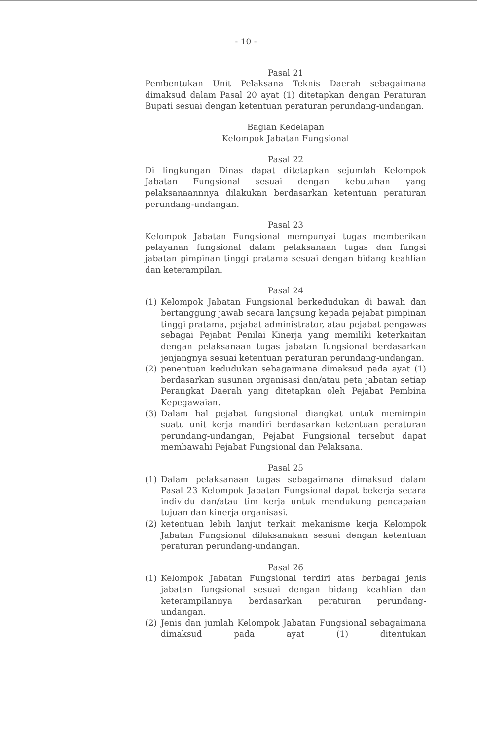- 10 -
Pasal 21
Pembentukan Unit Pelaksana Teknis Daerah sebagaimana dimaksud dalam Pasal 20 ayat (1) ditetapkan dengan Peraturan Bupati sesuai dengan ketentuan peraturan perundang-undangan.
Bagian Kedelapan
Kelompok Jabatan Fungsional
Pasal 22
Di lingkungan Dinas dapat ditetapkan sejumlah Kelompok Jabatan Fungsional sesuai dengan kebutuhan yang pelaksanaannnya dilakukan berdasarkan ketentuan peraturan perundang-undangan.
Pasal 23
Kelompok Jabatan Fungsional mempunyai tugas memberikan pelayanan fungsional dalam pelaksanaan tugas dan fungsi jabatan pimpinan tinggi pratama sesuai dengan bidang keahlian dan keterampilan.
Pasal 24
(1) Kelompok Jabatan Fungsional berkedudukan di bawah dan bertanggung jawab secara langsung kepada pejabat pimpinan tinggi pratama, pejabat administrator, atau pejabat pengawas sebagai Pejabat Penilai Kinerja yang memiliki keterkaitan dengan pelaksanaan tugas jabatan fungsional berdasarkan jenjangnya sesuai ketentuan peraturan perundang-undangan.
(2) penentuan kedudukan sebagaimana dimaksud pada ayat (1) berdasarkan susunan organisasi dan/atau peta jabatan setiap Perangkat Daerah yang ditetapkan oleh Pejabat Pembina Kepegawaian.
(3) Dalam hal pejabat fungsional diangkat untuk memimpin suatu unit kerja mandiri berdasarkan ketentuan peraturan perundang-undangan, Pejabat Fungsional tersebut dapat membawahi Pejabat Fungsional dan Pelaksana.
Pasal 25
(1) Dalam pelaksanaan tugas sebagaimana dimaksud dalam Pasal 23 Kelompok Jabatan Fungsional dapat bekerja secara individu dan/atau tim kerja untuk mendukung pencapaian tujuan dan kinerja organisasi.
(2) ketentuan lebih lanjut terkait mekanisme kerja Kelompok Jabatan Fungsional dilaksanakan sesuai dengan ketentuan peraturan perundang-undangan.
Pasal 26
(1) Kelompok Jabatan Fungsional terdiri atas berbagai jenis jabatan fungsional sesuai dengan bidang keahlian dan keterampilannya berdasarkan peraturan perundang-undangan.
(2) Jenis dan jumlah Kelompok Jabatan Fungsional sebagaimana dimaksud pada ayat (1) ditentukan